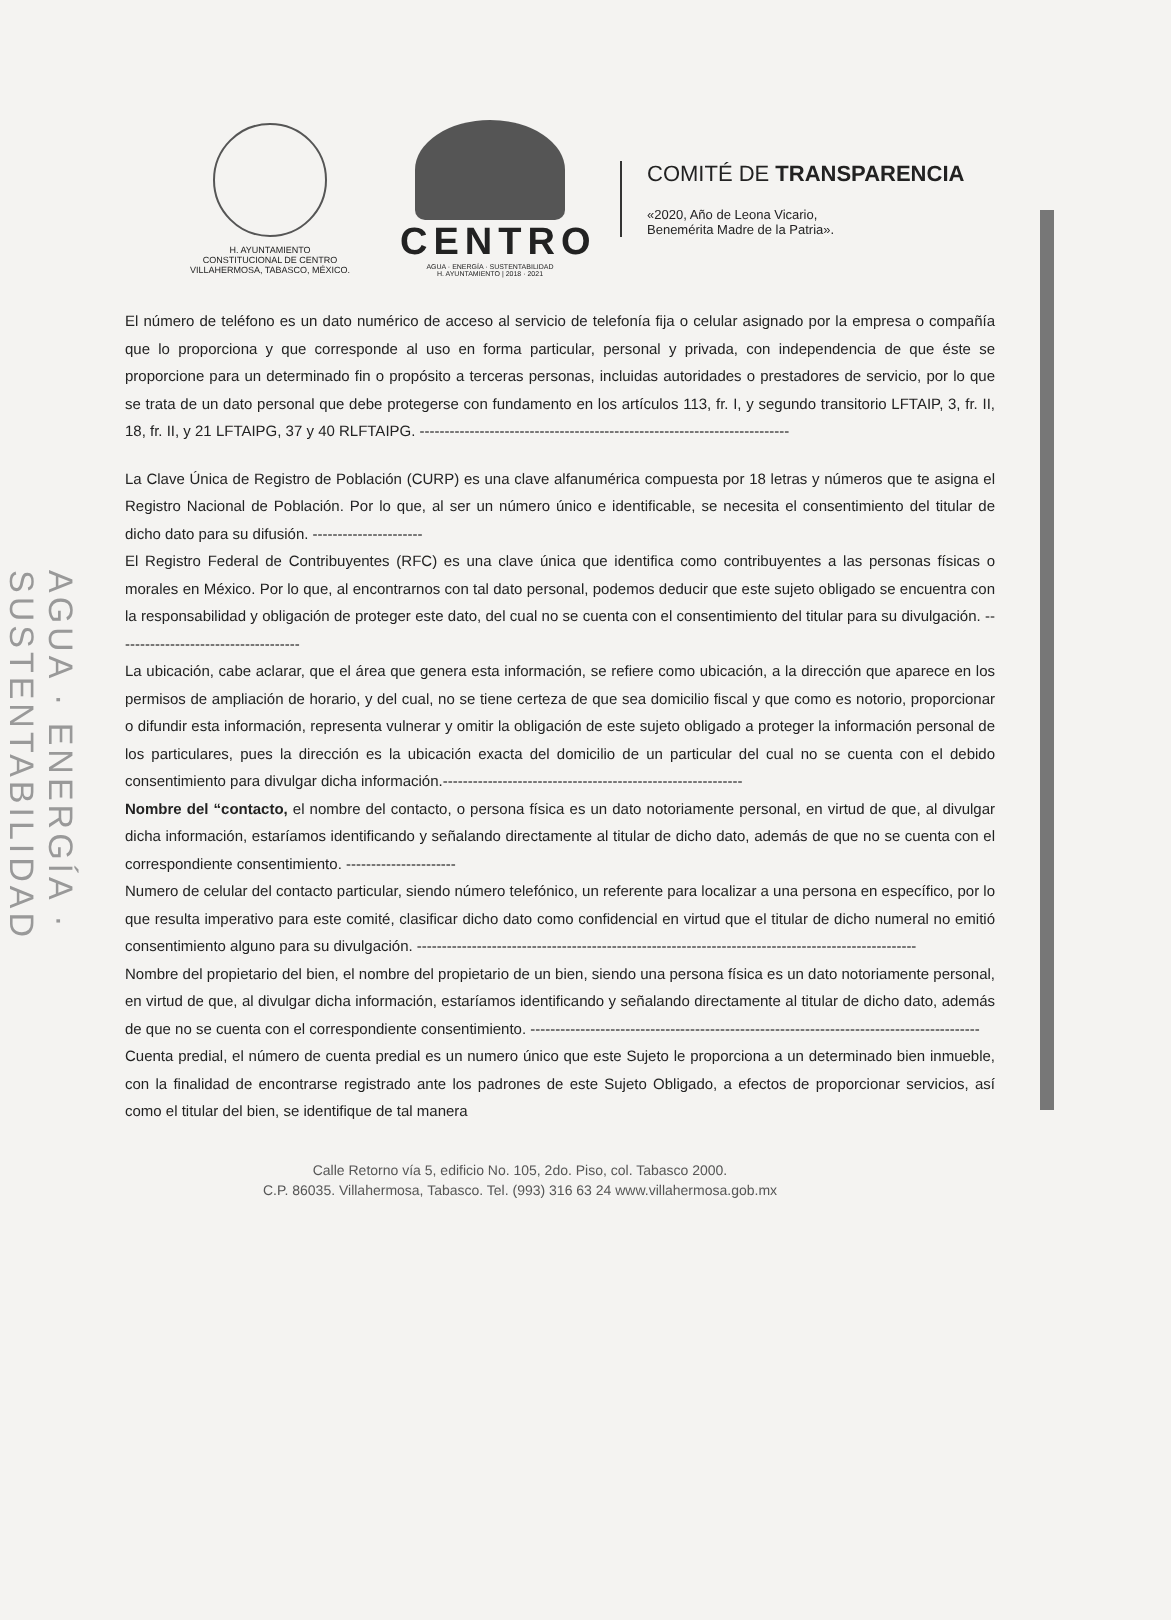AGUA · ENERGÍA · SUSTENTABILIDAD
H. AYUNTAMIENTO
CONSTITUCIONAL DE CENTRO
VILLAHERMOSA, TABASCO, MÉXICO.
CENTRO
AGUA · ENERGÍA · SUSTENTABILIDAD
H. AYUNTAMIENTO | 2018 · 2021
COMITÉ DE TRANSPARENCIA
«2020, Año de Leona Vicario,
Benemérita Madre de la Patria».
El número de teléfono es un dato numérico de acceso al servicio de telefonía fija o celular asignado por la empresa o compañía que lo proporciona y que corresponde al uso en forma particular, personal y privada, con independencia de que éste se proporcione para un determinado fin o propósito a terceras personas, incluidas autoridades o prestadores de servicio, por lo que se trata de un dato personal que debe protegerse con fundamento en los artículos 113, fr. I, y segundo transitorio LFTAIP, 3, fr. II, 18, fr. II, y 21 LFTAIPG, 37 y 40 RLFTAIPG. --------------------------------------------------------------------------
La Clave Única de Registro de Población (CURP) es una clave alfanumérica compuesta por 18 letras y números que te asigna el Registro Nacional de Población. Por lo que, al ser un número único e identificable, se necesita el consentimiento del titular de dicho dato para su difusión. ----------------------
El Registro Federal de Contribuyentes (RFC) es una clave única que identifica como contribuyentes a las personas físicas o morales en México. Por lo que, al encontrarnos con tal dato personal, podemos deducir que este sujeto obligado se encuentra con la responsabilidad y obligación de proteger este dato, del cual no se cuenta con el consentimiento del titular para su divulgación. -------------------------------------
La ubicación, cabe aclarar, que el área que genera esta información, se refiere como ubicación, a la dirección que aparece en los permisos de ampliación de horario, y del cual, no se tiene certeza de que sea domicilio fiscal y que como es notorio, proporcionar o difundir esta información, representa vulnerar y omitir la obligación de este sujeto obligado a proteger la información personal de los particulares, pues la dirección es la ubicación exacta del domicilio de un particular del cual no se cuenta con el debido consentimiento para divulgar dicha información.------------------------------------------------------------
Nombre del “contacto, el nombre del contacto, o persona física es un dato notoriamente personal, en virtud de que, al divulgar dicha información, estaríamos identificando y señalando directamente al titular de dicho dato, además de que no se cuenta con el correspondiente consentimiento. ----------------------
Numero de celular del contacto particular, siendo número telefónico, un referente para localizar a una persona en específico, por lo que resulta imperativo para este comité, clasificar dicho dato como confidencial en virtud que el titular de dicho numeral no emitió consentimiento alguno para su divulgación. ----------------------------------------------------------------------------------------------------
Nombre del propietario del bien, el nombre del propietario de un bien, siendo una persona física es un dato notoriamente personal, en virtud de que, al divulgar dicha información, estaríamos identificando y señalando directamente al titular de dicho dato, además de que no se cuenta con el correspondiente consentimiento. ------------------------------------------------------------------------------------------
Cuenta predial, el número de cuenta predial es un numero único que este Sujeto le proporciona a un determinado bien inmueble, con la finalidad de encontrarse registrado ante los padrones de este Sujeto Obligado, a efectos de proporcionar servicios, así como el titular del bien, se identifique de tal manera
Calle Retorno vía 5, edificio No. 105, 2do. Piso, col. Tabasco 2000.
C.P. 86035. Villahermosa, Tabasco. Tel. (993) 316 63 24 www.villahermosa.gob.mx